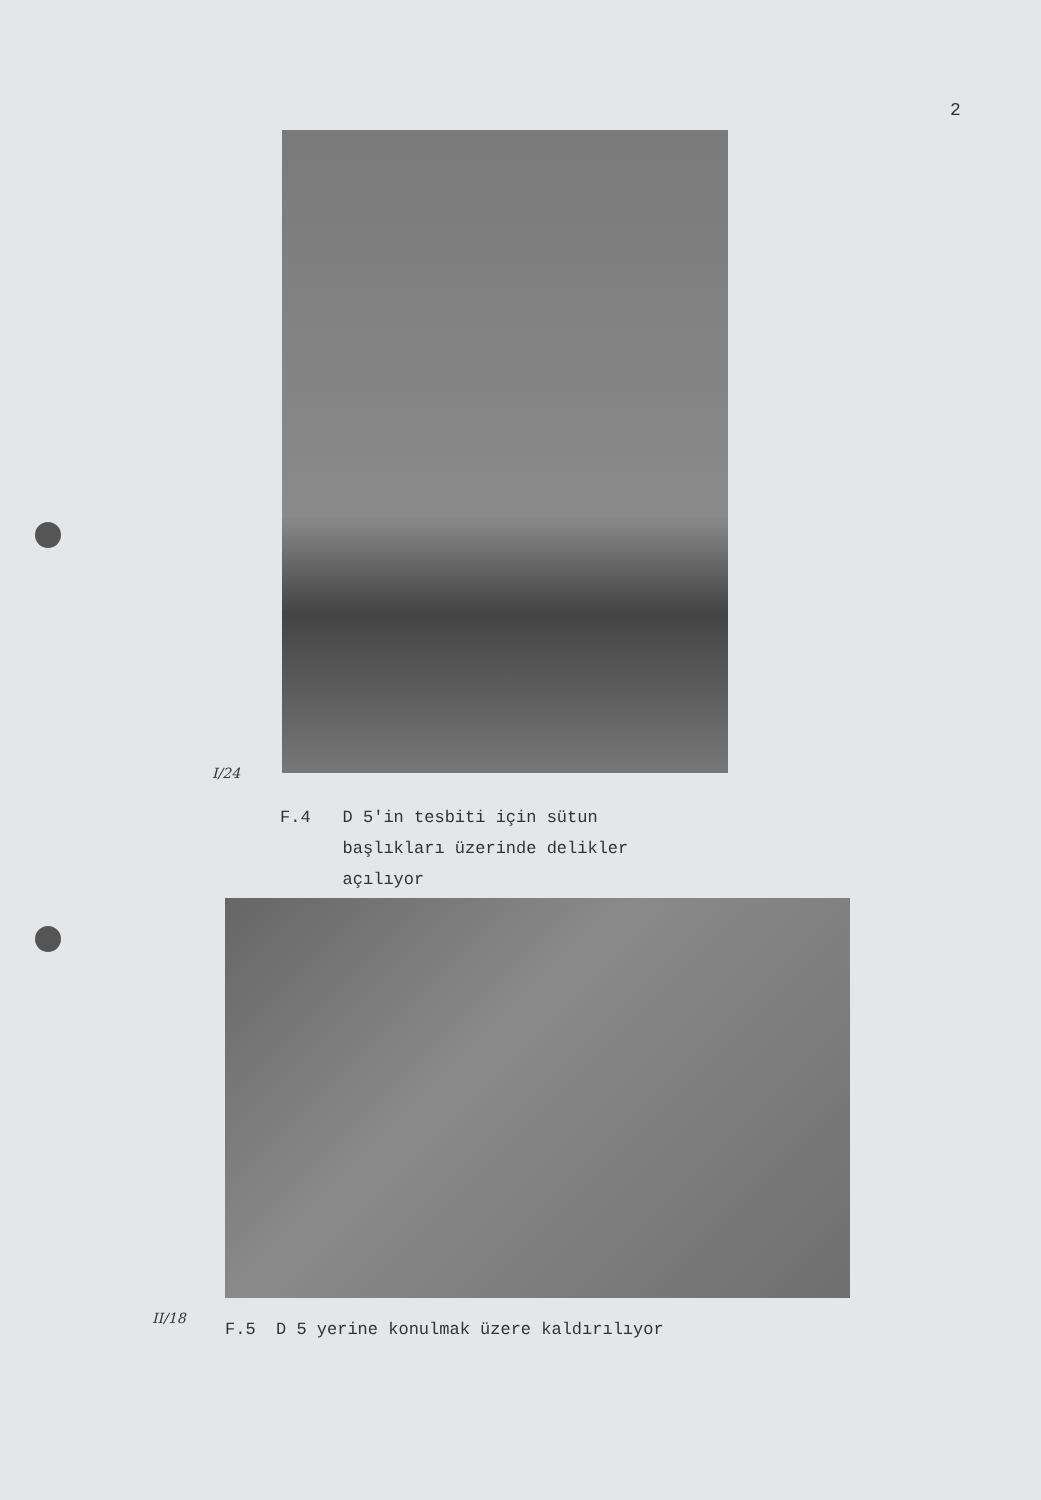2
I/24
F.4 D 5'in tesbiti için sütun
başlıkları üzerinde delikler
açılıyor
II/18
F.5 D 5 yerine konulmak üzere kaldırılıyor